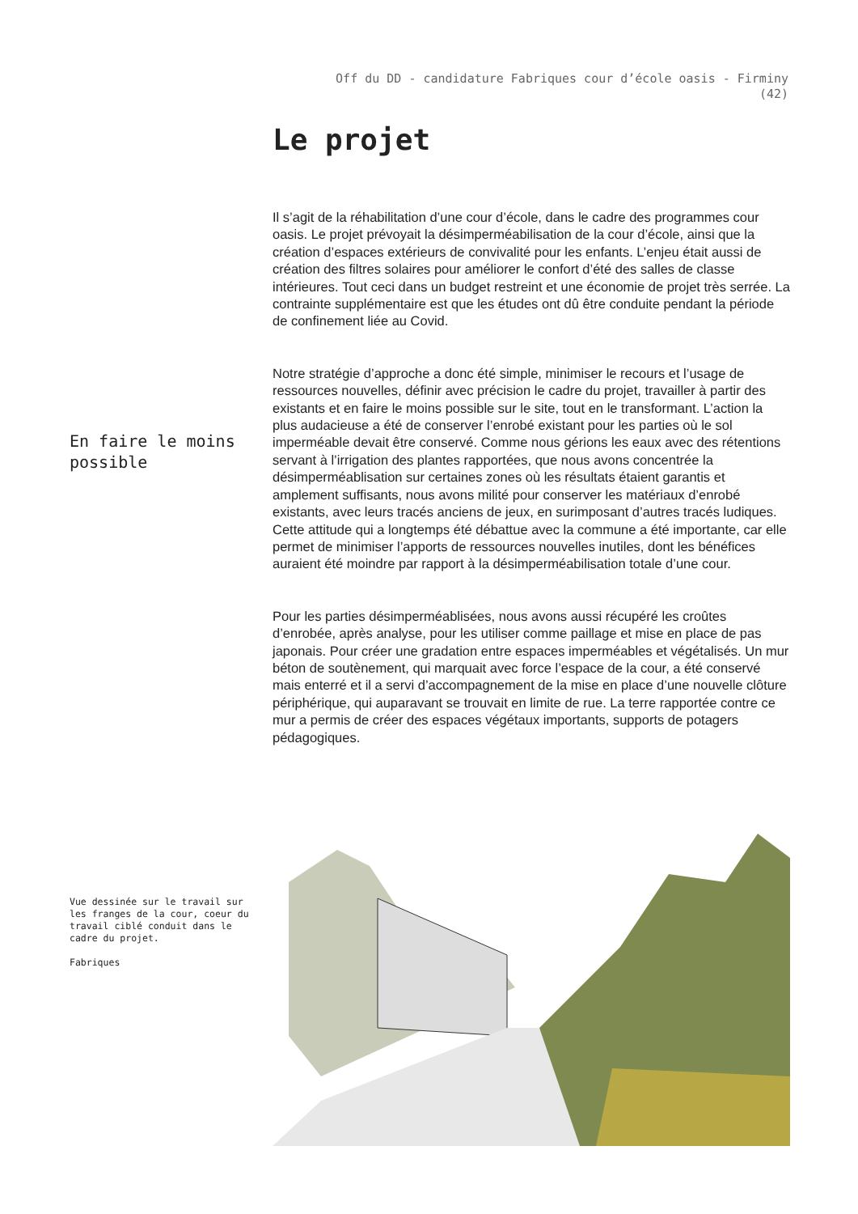Off du DD - candidature Fabriques cour d’école oasis - Firminy
(42)
Le projet
En faire le moins possible
Il s’agit de la réhabilitation d’une cour d’école, dans le cadre des programmes cour oasis. Le projet prévoyait la désimperméabilisation de la cour d’école, ainsi que la création d’espaces extérieurs de convivalité pour les enfants. L’enjeu était aussi de création des filtres solaires pour améliorer le confort d’été des salles de classe intérieures. Tout ceci dans un budget restreint et une économie de projet très serrée. La contrainte supplémentaire est que les études ont dû être conduite pendant la période de confinement liée au Covid.
Notre stratégie d’approche a donc été simple, minimiser le recours et l’usage de ressources nouvelles, définir avec précision le cadre du projet, travailler à partir des existants et en faire le moins possible sur le site, tout en le transformant. L’action la plus audacieuse a été de conserver l’enrobé existant pour les parties où le sol imperméable devait être conservé. Comme nous gérions les eaux avec des rétentions servant à l’irrigation des plantes rapportées, que nous avons concentrée la désimperméablisation sur certaines zones où les résultats étaient garantis et amplement suffisants, nous avons milité pour conserver les matériaux d’enrobé existants, avec leurs tracés anciens de jeux, en surimposant d’autres tracés ludiques. Cette attitude qui a longtemps été débattue avec la commune a été importante, car elle permet de minimiser l’apports de ressources nouvelles inutiles, dont les bénéfices auraient été moindre par rapport à la désimperméabilisation totale d’une cour.
Pour les parties désimperméablisées, nous avons aussi récupéré les croûtes d’enrobée, après analyse, pour les utiliser comme paillage et mise en place de pas japonais. Pour créer une gradation entre espaces imperméables et végétalisés. Un mur béton de soutènement, qui marquait avec force l’espace de la cour, a été conservé mais enterré et il a servi d’accompagnement de la mise en place d’une nouvelle clôture périphérique, qui auparavant se trouvait en limite de rue. La terre rapportée contre ce mur a permis de créer des espaces végétaux importants, supports de potagers pédagogiques.
Vue dessinée sur le travail sur les franges de la cour, coeur du travail ciblé conduit dans le cadre du projet.
Fabriques